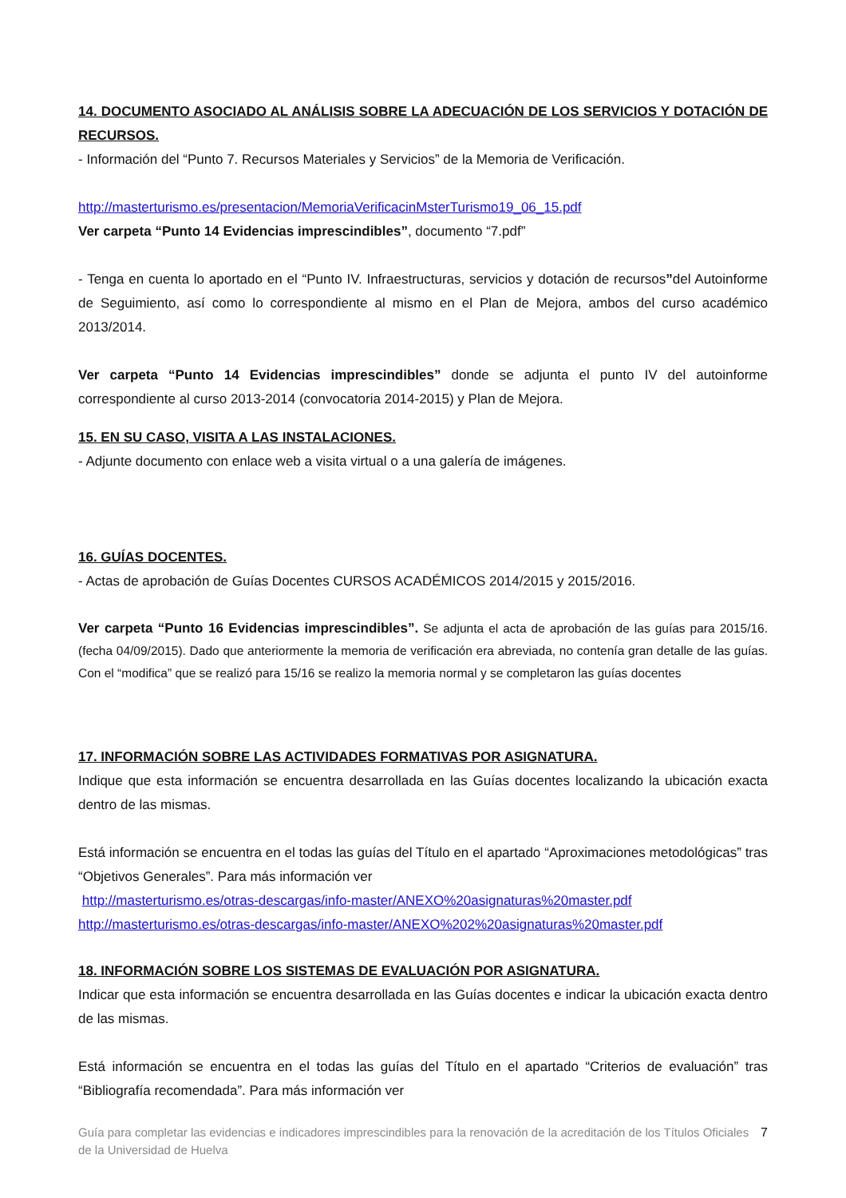14. DOCUMENTO ASOCIADO AL ANÁLISIS SOBRE LA ADECUACIÓN DE LOS SERVICIOS Y DOTACIÓN DE RECURSOS.
- Información del “Punto 7. Recursos Materiales y Servicios” de la Memoria de Verificación.
http://masterturismo.es/presentacion/MemoriaVerificacinMsterTurismo19_06_15.pdf
Ver carpeta “Punto 14 Evidencias imprescindibles”, documento “7.pdf”
- Tenga en cuenta lo aportado en el “Punto IV. Infraestructuras, servicios y dotación de recursos”del Autoinforme de Seguimiento, así como lo correspondiente al mismo en el Plan de Mejora, ambos del curso académico 2013/2014.
Ver carpeta “Punto 14 Evidencias imprescindibles” donde se adjunta el punto IV del autoinforme correspondiente al curso 2013-2014 (convocatoria 2014-2015) y Plan de Mejora.
15. EN SU CASO, VISITA A LAS INSTALACIONES.
- Adjunte documento con enlace web a visita virtual o a una galería de imágenes.
16. GUÍAS DOCENTES.
- Actas de aprobación de Guías Docentes CURSOS ACADÉMICOS 2014/2015 y 2015/2016.
Ver carpeta “Punto 16 Evidencias imprescindibles”. Se adjunta el acta de aprobación de las guías para 2015/16.(fecha 04/09/2015). Dado que anteriormente la memoria de verificación era abreviada, no contenía gran detalle de las guías. Con el “modifica” que se realizó para 15/16 se realizo la memoria normal y se completaron las guías docentes
17. INFORMACIÓN SOBRE LAS ACTIVIDADES FORMATIVAS POR ASIGNATURA.
Indique que esta información se encuentra desarrollada en las Guías docentes localizando la ubicación exacta dentro de las mismas.
Está información se encuentra en el todas las guías del Título en el apartado “Aproximaciones metodológicas” tras “Objetivos Generales”. Para más información ver
http://masterturismo.es/otras-descargas/info-master/ANEXO%20asignaturas%20master.pdf
http://masterturismo.es/otras-descargas/info-master/ANEXO%202%20asignaturas%20master.pdf
18. INFORMACIÓN SOBRE LOS SISTEMAS DE EVALUACIÓN POR ASIGNATURA.
Indicar que esta información se encuentra desarrollada en las Guías docentes e indicar la ubicación exacta dentro de las mismas.
Está información se encuentra en el todas las guías del Título en el apartado “Criterios de evaluación” tras “Bibliografía recomendada”. Para más información ver
Guía para completar las evidencias e indicadores imprescindibles para la renovación de la acreditación de los Títulos Oficiales de la Universidad de Huelva
7